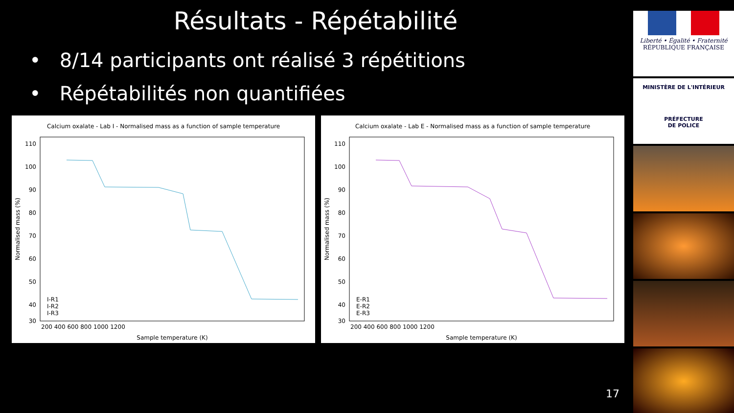Résultats - Répétabilité
• 8/14 participants ont réalisé 3 répétitions
• Répétabilités non quantifiées
Calcium oxalate - Lab I - Normalised mass as a function of sample temperature
110
100
90
80
70
60
50
40
30
200 400 600 800 1000 1200
Sample temperature (K)
Normalised mass (%)
I-R1
I-R2
I-R3
Calcium oxalate - Lab E - Normalised mass as a function of sample temperature
110
100
90
80
70
60
50
40
30
200 400 600 800 1000 1200
Sample temperature (K)
Normalised mass (%)
E-R1
E-R2
E-R3
Liberté • Égalité • Fraternité
RÉPUBLIQUE FRANÇAISE
MINISTÈRE DE L'INTÉRIEUR
PRÉFECTURE
DE POLICE
17